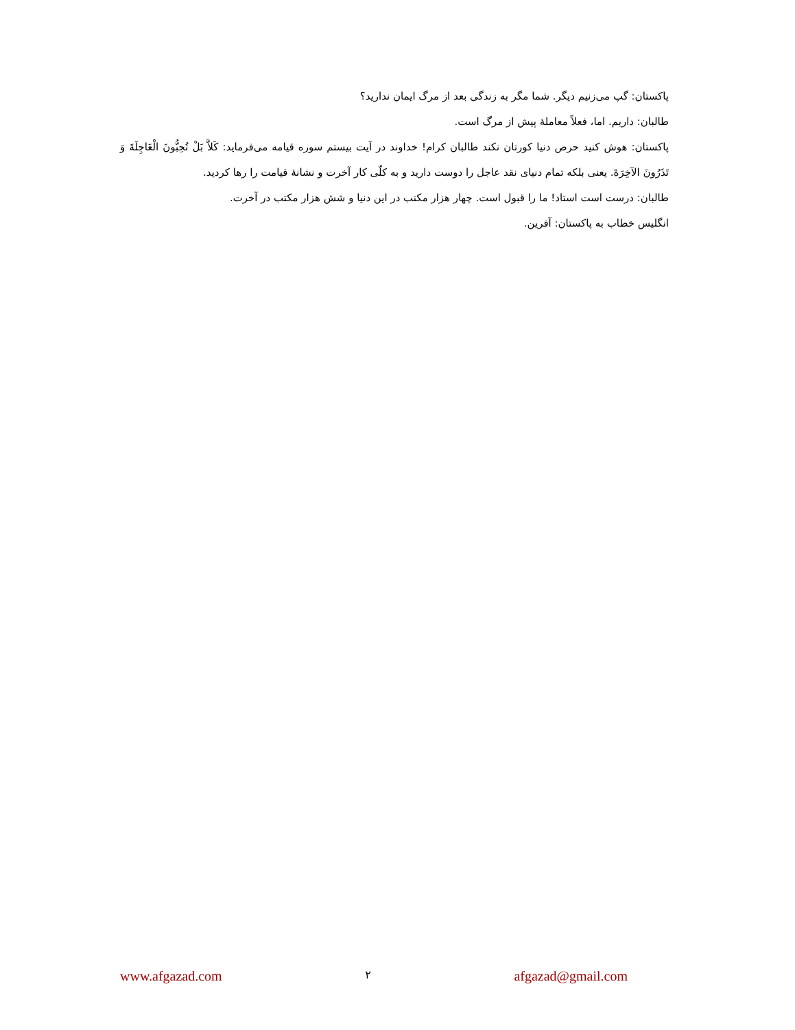پاکستان: گپ می‌زنیم دیگر. شما مگر به زندگی بعد از مرگ ایمان ندارید؟
طالبان: داریم. اما، فعلاً معاملهٔ پیش از مرگ است.
پاکستان: هوش کنید حرص دنیا کورتان نکند طالبان کرام! خداوند در آیت بیستم سوره قیامه می‌فرماید: کَلاَّ بَلْ تُحِبُّونَ الْعَاجِلَةَ وَ تَذَرُونَ الآخِرَةَ. یعنی بلکه تمام دنیای نقد عاجل را دوست دارید و به کلّی کار آخرت و نشانهٔ قیامت را رها کردید.
طالبان: درست است استاد! ما را قبول است. چهار هزار مکتب در این دنیا و شش هزار مکتب در آخرت.
انگلیس خطاب به پاکستان: آفرین.
www.afgazad.com ۲ afgazad@gmail.com